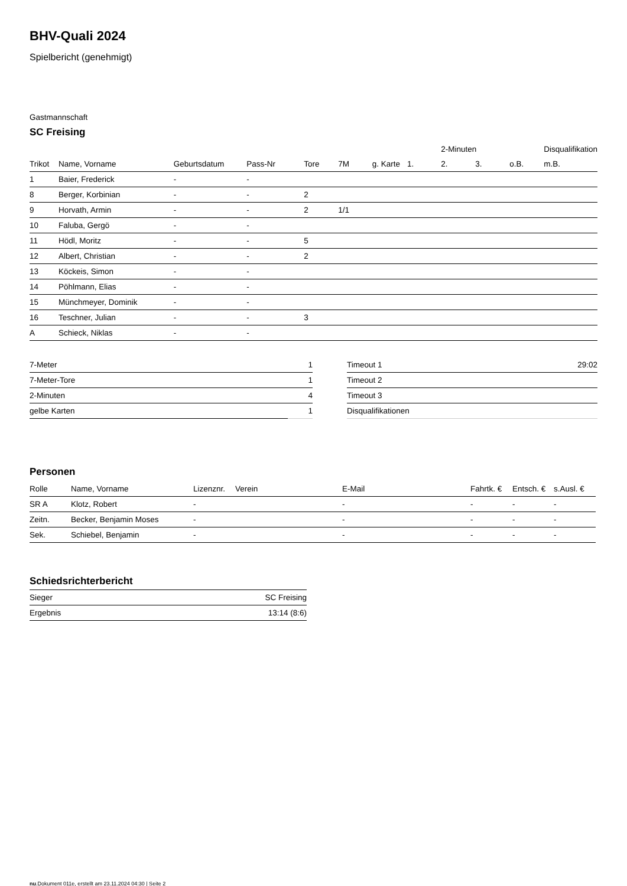BHV-Quali 2024
Spielbericht (genehmigt)
Gastmannschaft
SC Freising
| | | | | | | | | 2-Minuten | | | Disqualifikation |
| --- | --- | --- | --- | --- | --- | --- | --- | --- | --- | --- | --- |
| Trikot | Name, Vorname | Geburtsdatum | Pass-Nr | Tore | 7M | g. Karte | 1. | 2. | 3. | o.B. | m.B. |
| 1 | Baier, Frederick | - | - | | | | | | | | |
| 8 | Berger, Korbinian | - | - | 2 | | | | | | | |
| 9 | Horvath, Armin | - | - | 2 | 1/1 | | | | | | |
| 10 | Faluba, Gergö | - | - | | | | | | | | |
| 11 | Hödl, Moritz | - | - | 5 | | | | | | | |
| 12 | Albert, Christian | - | - | 2 | | | | | | | |
| 13 | Köckeis, Simon | - | - | | | | | | | | |
| 14 | Pöhlmann, Elias | - | - | | | | | | | | |
| 15 | Münchmeyer, Dominik | - | - | | | | | | | | |
| 16 | Teschner, Julian | - | - | 3 | | | | | | | |
| A | Schieck, Niklas | - | - | | | | | | | | |
| 7-Meter | 1 |
| 7-Meter-Tore | 1 |
| 2-Minuten | 4 |
| gelbe Karten | 1 |
| Timeout 1 | 29:02 |
| Timeout 2 | |
| Timeout 3 | |
| Disqualifikationen | |
Personen
| Rolle | Name, Vorname | Lizenznr. | Verein | E-Mail | Fahrtk. € | Entsch. € | s.Ausl. € |
| --- | --- | --- | --- | --- | --- | --- | --- |
| SR A | Klotz, Robert | - | | - | - | - | - |
| Zeitn. | Becker, Benjamin Moses | - | | - | - | - | - |
| Sek. | Schiebel, Benjamin | - | | - | - | - | - |
Schiedsrichterbericht
| Sieger | SC Freising |
| Ergebnis | 13:14 (8:6) |
nu.Dokument 011e, erstellt am 23.11.2024 04:30 | Seite 2